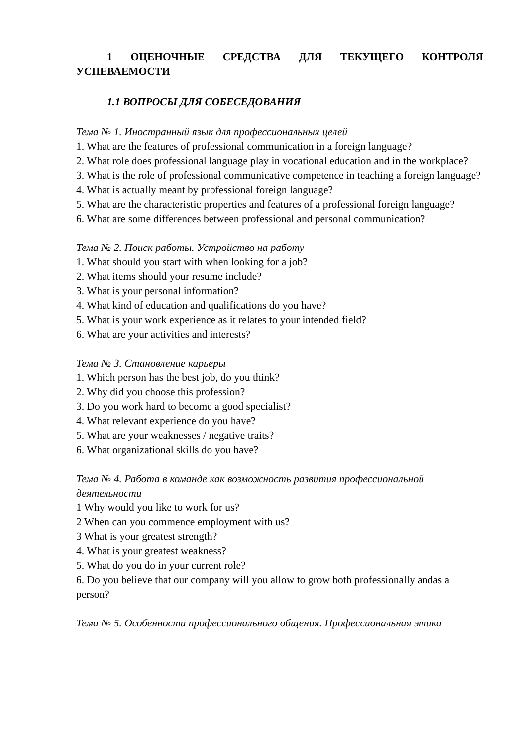1 ОЦЕНОЧНЫЕ СРЕДСТВА ДЛЯ ТЕКУЩЕГО КОНТРОЛЯ УСПЕВАЕМОСТИ
1.1 ВОПРОСЫ ДЛЯ СОБЕСЕДОВАНИЯ
Тема № 1. Иностранный язык для профессиональных целей
1. What are the features of professional communication in a foreign language?
2. What role does professional language play in vocational education and in the workplace?
3. What is the role of professional communicative competence in teaching a foreign language?
4. What is actually meant by professional foreign language?
5. What are the characteristic properties and features of a professional foreign language?
6. What are some differences between professional and personal communication?
Тема № 2. Поиск работы. Устройство на работу
1. What should you start with when looking for a job?
2. What items should your resume include?
3. What is your personal information?
4. What kind of education and qualifications do you have?
5. What is your work experience as it relates to your intended field?
6. What are your activities and interests?
Тема № 3. Становление карьеры
1. Which person has the best job, do you think?
2. Why did you choose this profession?
3. Do you work hard to become a good specialist?
4. What relevant experience do you have?
5. What are your weaknesses / negative traits?
6. What organizational skills do you have?
Тема № 4. Работа в команде как возможность развития профессиональной деятельности
1 Why would you like to work for us?
2 When can you commence employment with us?
3 What is your greatest strength?
4. What is your greatest weakness?
5. What do you do in your current role?
6. Do you believe that our company will you allow to grow both professionally andas a person?
Тема № 5. Особенности профессионального общения. Профессиональная этика